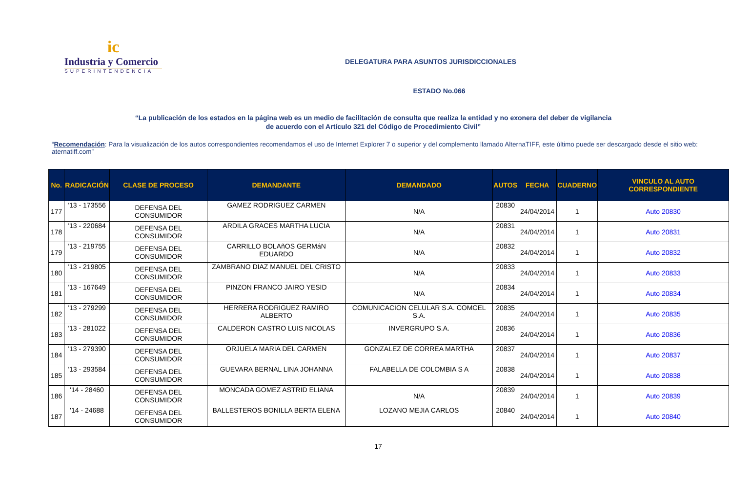ic
Industria y Comercio
SUPERINTENDENCIA
DELEGATURA PARA ASUNTOS JURISDICCIONALES
ESTADO No.066
“La publicación de los estados en la página web es un medio de facilitación de consulta que realiza la entidad y no exonera del deber de vigilancia
de acuerdo con el Artículo 321 del Código de Procedimiento Civil”
“Recomendación: Para la visualización de los autos correspondientes recomendamos el uso de Internet Explorer 7 o superior y del complemento llamado AlternaTIFF, este último puede ser descargado desde el sitio web: aternatiff.com”
| No. | RADICACIÓN | CLASE DE PROCESO | DEMANDANTE | DEMANDADO | AUTOS | FECHA | CUADERNO | VINCULO AL AUTO CORRESPONDIENTE |
| --- | --- | --- | --- | --- | --- | --- | --- | --- |
| 177 | '13 - 173556 | DEFENSA DEL CONSUMIDOR | GAMEZ RODRIGUEZ CARMEN | N/A | 20830 | 24/04/2014 | 1 | Auto 20830 |
| 178 | '13 - 220684 | DEFENSA DEL CONSUMIDOR | ARDILA GRACES MARTHA LUCIA | N/A | 20831 | 24/04/2014 | 1 | Auto 20831 |
| 179 | '13 - 219755 | DEFENSA DEL CONSUMIDOR | CARRILLO BOLAñOS GERMáN EDUARDO | N/A | 20832 | 24/04/2014 | 1 | Auto 20832 |
| 180 | '13 - 219805 | DEFENSA DEL CONSUMIDOR | ZAMBRANO DIAZ MANUEL DEL CRISTO | N/A | 20833 | 24/04/2014 | 1 | Auto 20833 |
| 181 | '13 - 167649 | DEFENSA DEL CONSUMIDOR | PINZON FRANCO JAIRO YESID | N/A | 20834 | 24/04/2014 | 1 | Auto 20834 |
| 182 | '13 - 279299 | DEFENSA DEL CONSUMIDOR | HERRERA RODRIGUEZ RAMIRO ALBERTO | COMUNICACION CELULAR S.A. COMCEL S.A. | 20835 | 24/04/2014 | 1 | Auto 20835 |
| 183 | '13 - 281022 | DEFENSA DEL CONSUMIDOR | CALDERON CASTRO LUIS NICOLAS | INVERGRUPO S.A. | 20836 | 24/04/2014 | 1 | Auto 20836 |
| 184 | '13 - 279390 | DEFENSA DEL CONSUMIDOR | ORJUELA MARIA DEL CARMEN | GONZALEZ DE CORREA MARTHA | 20837 | 24/04/2014 | 1 | Auto 20837 |
| 185 | '13 - 293584 | DEFENSA DEL CONSUMIDOR | GUEVARA BERNAL LINA JOHANNA | FALABELLA DE COLOMBIA S A | 20838 | 24/04/2014 | 1 | Auto 20838 |
| 186 | '14 - 28460 | DEFENSA DEL CONSUMIDOR | MONCADA GOMEZ ASTRID ELIANA | N/A | 20839 | 24/04/2014 | 1 | Auto 20839 |
| 187 | '14 - 24688 | DEFENSA DEL CONSUMIDOR | BALLESTEROS BONILLA BERTA ELENA | LOZANO MEJIA CARLOS | 20840 | 24/04/2014 | 1 | Auto 20840 |
17